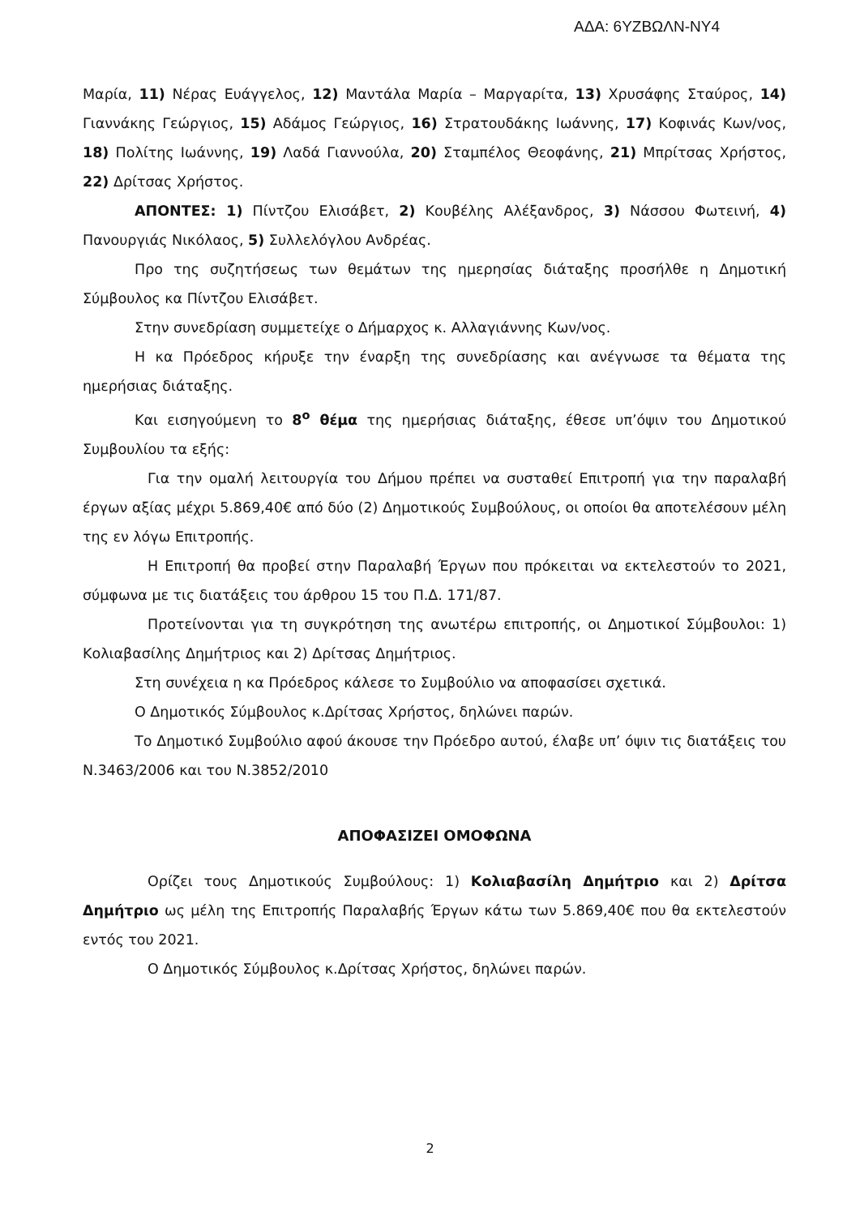ΑΔΑ: 6ΥΖΒΩΛΝ-ΝΥ4
Μαρία, 11) Νέρας Ευάγγελος, 12) Μαντάλα Μαρία – Μαργαρίτα, 13) Χρυσάφης Σταύρος, 14) Γιαννάκης Γεώργιος, 15) Αδάμος Γεώργιος, 16) Στρατουδάκης Ιωάννης, 17) Κοφινάς Κων/νος, 18) Πολίτης Ιωάννης, 19) Λαδά Γιαννούλα, 20) Σταμπέλος Θεοφάνης, 21) Μπρίτσας Χρήστος, 22) Δρίτσας Χρήστος.
ΑΠΟΝΤΕΣ: 1) Πίντζου Ελισάβετ, 2) Κουβέλης Αλέξανδρος, 3) Νάσσου Φωτεινή, 4) Πανουργιάς Νικόλαος, 5) Συλλελόγλου Ανδρέας.
Προ της συζητήσεως των θεμάτων της ημερησίας διάταξης προσήλθε η Δημοτική Σύμβουλος κα Πίντζου Ελισάβετ.
Στην συνεδρίαση συμμετείχε ο Δήμαρχος κ. Αλλαγιάννης Κων/νος.
Η κα Πρόεδρος κήρυξε την έναρξη της συνεδρίασης και ανέγνωσε τα θέματα της ημερήσιας διάταξης.
Και εισηγούμενη το 8<sup>ο</sup> θέμα της ημερήσιας διάταξης, έθεσε υπ’όψιν του Δημοτικού Συμβουλίου τα εξής:
Για την ομαλή λειτουργία του Δήμου πρέπει να συσταθεί Επιτροπή για την παραλαβή έργων αξίας μέχρι 5.869,40€ από δύο (2) Δημοτικούς Συμβούλους, οι οποίοι θα αποτελέσουν μέλη της εν λόγω Επιτροπής.
Η Επιτροπή θα προβεί στην Παραλαβή Έργων που πρόκειται να εκτελεστούν το 2021, σύμφωνα με τις διατάξεις του άρθρου 15 του Π.Δ. 171/87.
Προτείνονται για τη συγκρότηση της ανωτέρω επιτροπής, οι Δημοτικοί Σύμβουλοι: 1) Κολιαβασίλης Δημήτριος και 2) Δρίτσας Δημήτριος.
Στη συνέχεια η κα Πρόεδρος κάλεσε το Συμβούλιο να αποφασίσει σχετικά.
Ο Δημοτικός Σύμβουλος κ.Δρίτσας Χρήστος, δηλώνει παρών.
Το Δημοτικό Συμβούλιο αφού άκουσε την Πρόεδρο αυτού, έλαβε υπ’ όψιν τις διατάξεις του Ν.3463/2006 και του Ν.3852/2010
ΑΠΟΦΑΣΙΖΕΙ ΟΜΟΦΩΝΑ
Ορίζει τους Δημοτικούς Συμβούλους: 1) Κολιαβασίλη Δημήτριο και 2) Δρίτσα Δημήτριο ως μέλη της Επιτροπής Παραλαβής Έργων κάτω των 5.869,40€ που θα εκτελεστούν εντός του 2021.
Ο Δημοτικός Σύμβουλος κ.Δρίτσας Χρήστος, δηλώνει παρών.
2